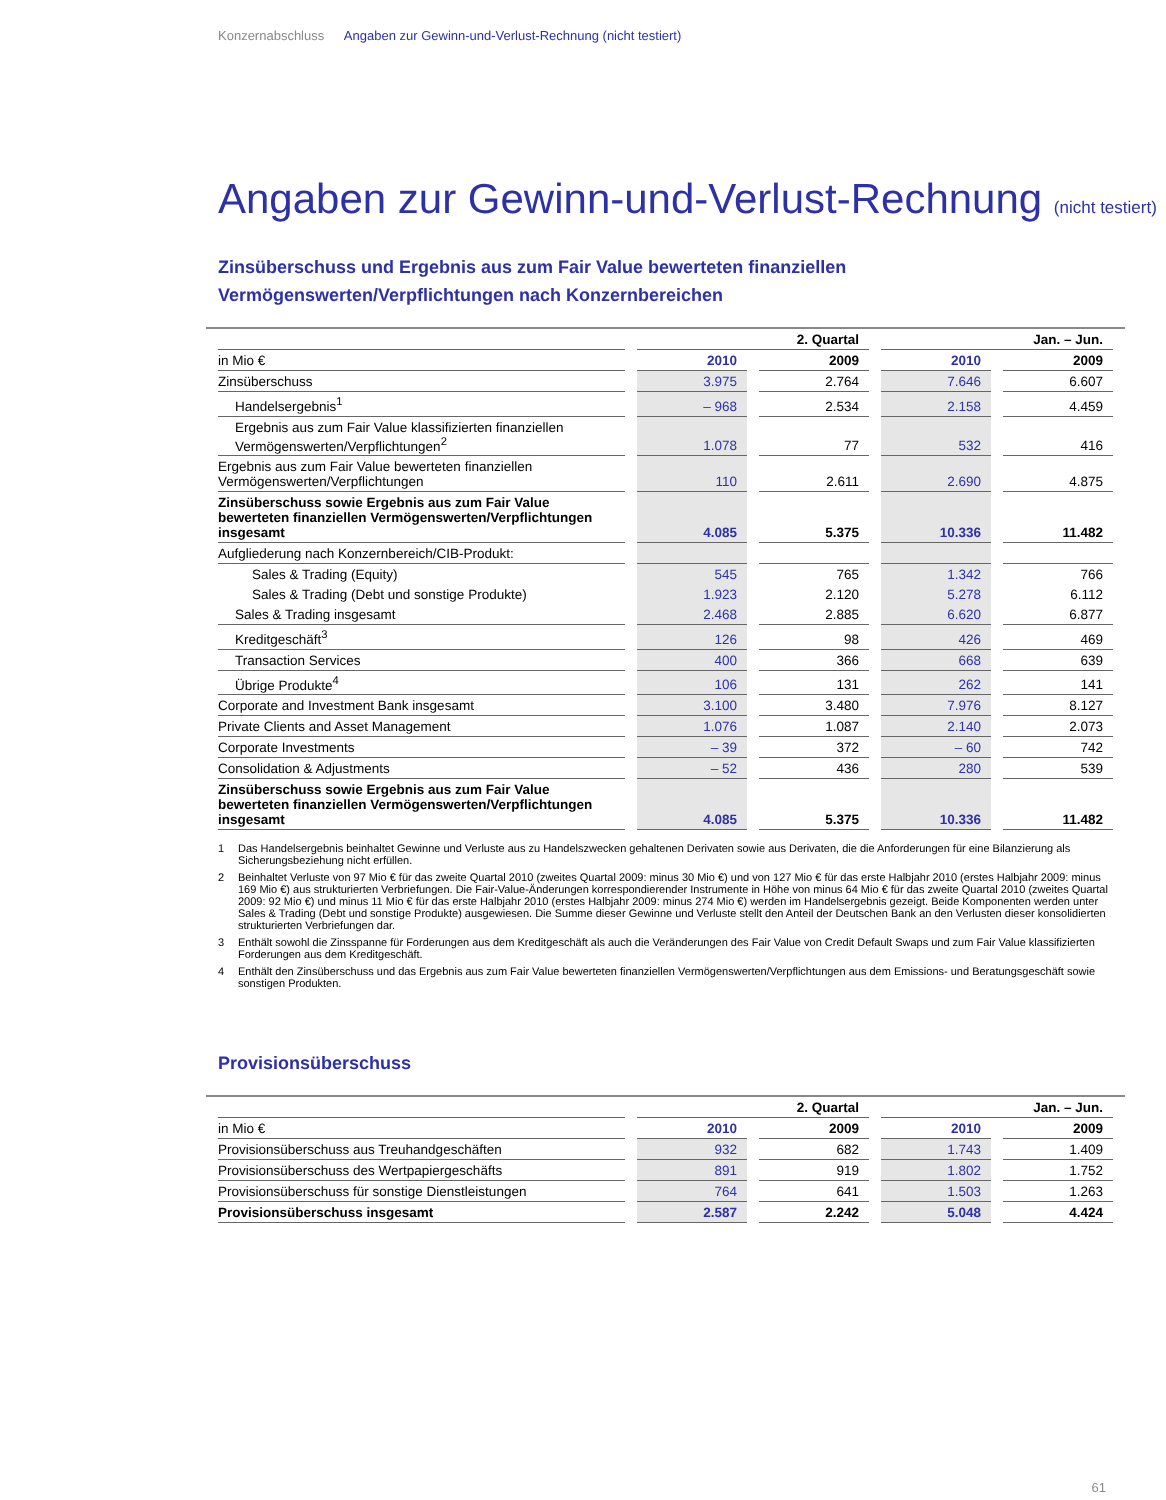Konzernabschluss Angaben zur Gewinn-und-Verlust-Rechnung (nicht testiert)
Angaben zur Gewinn-und-Verlust-Rechnung (nicht testiert)
Zinsüberschuss und Ergebnis aus zum Fair Value bewerteten finanziellen Vermögenswerten/Verpflichtungen nach Konzernbereichen
| | 2. Quartal | | Jan. – Jun. | |
| --- | --- | --- | --- | --- |
| in Mio € | 2010 | 2009 | 2010 | 2009 |
| Zinsüberschuss | 3.975 | 2.764 | 7.646 | 6.607 |
| Handelsergebnis<sup>1</sup> | – 968 | 2.534 | 2.158 | 4.459 |
| Ergebnis aus zum Fair Value klassifizierten finanziellen Vermögenswerten/Verpflichtungen<sup>2</sup> | 1.078 | 77 | 532 | 416 |
| Ergebnis aus zum Fair Value bewerteten finanziellen Vermögenswerten/Verpflichtungen | 110 | 2.611 | 2.690 | 4.875 |
| Zinsüberschuss sowie Ergebnis aus zum Fair Value bewerteten finanziellen Vermögenswerten/Verpflichtungen insgesamt | 4.085 | 5.375 | 10.336 | 11.482 |
| Aufgliederung nach Konzernbereich/CIB-Produkt: | | | | |
| Sales & Trading (Equity) | 545 | 765 | 1.342 | 766 |
| Sales & Trading (Debt und sonstige Produkte) | 1.923 | 2.120 | 5.278 | 6.112 |
| Sales & Trading insgesamt | 2.468 | 2.885 | 6.620 | 6.877 |
| Kreditgeschäft<sup>3</sup> | 126 | 98 | 426 | 469 |
| Transaction Services | 400 | 366 | 668 | 639 |
| Übrige Produkte<sup>4</sup> | 106 | 131 | 262 | 141 |
| Corporate and Investment Bank insgesamt | 3.100 | 3.480 | 7.976 | 8.127 |
| Private Clients and Asset Management | 1.076 | 1.087 | 2.140 | 2.073 |
| Corporate Investments | – 39 | 372 | – 60 | 742 |
| Consolidation & Adjustments | – 52 | 436 | 280 | 539 |
| Zinsüberschuss sowie Ergebnis aus zum Fair Value bewerteten finanziellen Vermögenswerten/Verpflichtungen insgesamt | 4.085 | 5.375 | 10.336 | 11.482 |
1 Das Handelsergebnis beinhaltet Gewinne und Verluste aus zu Handelszwecken gehaltenen Derivaten sowie aus Derivaten, die die Anforderungen für eine Bilanzierung als Sicherungsbeziehung nicht erfüllen.
2 Beinhaltet Verluste von 97 Mio € für das zweite Quartal 2010 (zweites Quartal 2009: minus 30 Mio €) und von 127 Mio € für das erste Halbjahr 2010 (erstes Halbjahr 2009: minus 169 Mio €) aus strukturierten Verbriefungen. Die Fair-Value-Änderungen korrespondierender Instrumente in Höhe von minus 64 Mio € für das zweite Quartal 2010 (zweites Quartal 2009: 92 Mio €) und minus 11 Mio € für das erste Halbjahr 2010 (erstes Halbjahr 2009: minus 274 Mio €) werden im Handelsergebnis gezeigt. Beide Komponenten werden unter Sales & Trading (Debt und sonstige Produkte) ausgewiesen. Die Summe dieser Gewinne und Verluste stellt den Anteil der Deutschen Bank an den Verlusten dieser konsolidierten strukturierten Verbriefungen dar.
3 Enthält sowohl die Zinsspanne für Forderungen aus dem Kreditgeschäft als auch die Veränderungen des Fair Value von Credit Default Swaps und zum Fair Value klassifizierten Forderungen aus dem Kreditgeschäft.
4 Enthält den Zinsüberschuss und das Ergebnis aus zum Fair Value bewerteten finanziellen Vermögenswerten/Verpflichtungen aus dem Emissions- und Beratungsgeschäft sowie sonstigen Produkten.
Provisionsüberschuss
| | 2. Quartal | | Jan. – Jun. | |
| --- | --- | --- | --- | --- |
| in Mio € | 2010 | 2009 | 2010 | 2009 |
| Provisionsüberschuss aus Treuhandgeschäften | 932 | 682 | 1.743 | 1.409 |
| Provisionsüberschuss des Wertpapiergeschäfts | 891 | 919 | 1.802 | 1.752 |
| Provisionsüberschuss für sonstige Dienstleistungen | 764 | 641 | 1.503 | 1.263 |
| Provisionsüberschuss insgesamt | 2.587 | 2.242 | 5.048 | 4.424 |
61